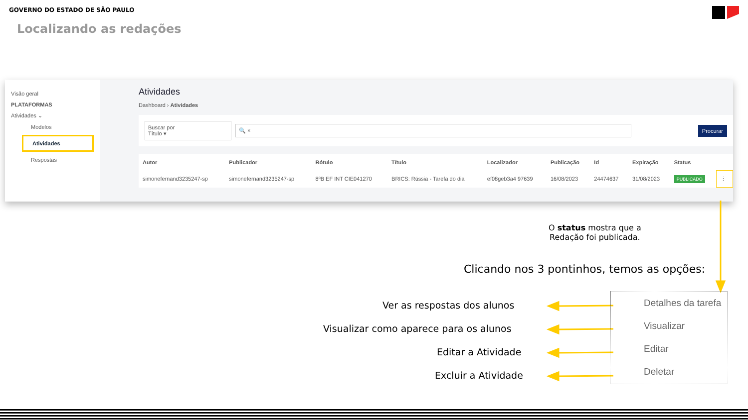GOVERNO DO ESTADO DE SÃO PAULO
Localizando as redações
Visão geral
PLATAFORMAS
Atividades ⌄
Modelos
Atividades
Respostas
Atividades
Dashboard › Atividades
Buscar por
Título ▾
🔍 × Procurar
| Autor | Publicador | Rótulo | Título | Localizador | Publicação | Id | Expiração | Status | |
| --- | --- | --- | --- | --- | --- | --- | --- | --- | --- |
| simonefernand3235247-sp | simonefernand3235247-sp | 8ºB EF INT CIE041270 | BRICS: Rússia - Tarefa do dia | ef08geb3a4 97639 | 16/08/2023 | 24474637 | 31/08/2023 | PUBLICADO | ⋮ |
O status mostra que a
Redação foi publicada.
Clicando nos 3 pontinhos, temos as opções:
Ver as respostas dos alunos
Visualizar como aparece para os alunos
Editar a Atividade
Excluir a Atividade
Detalhes da tarefa
Visualizar
Editar
Deletar